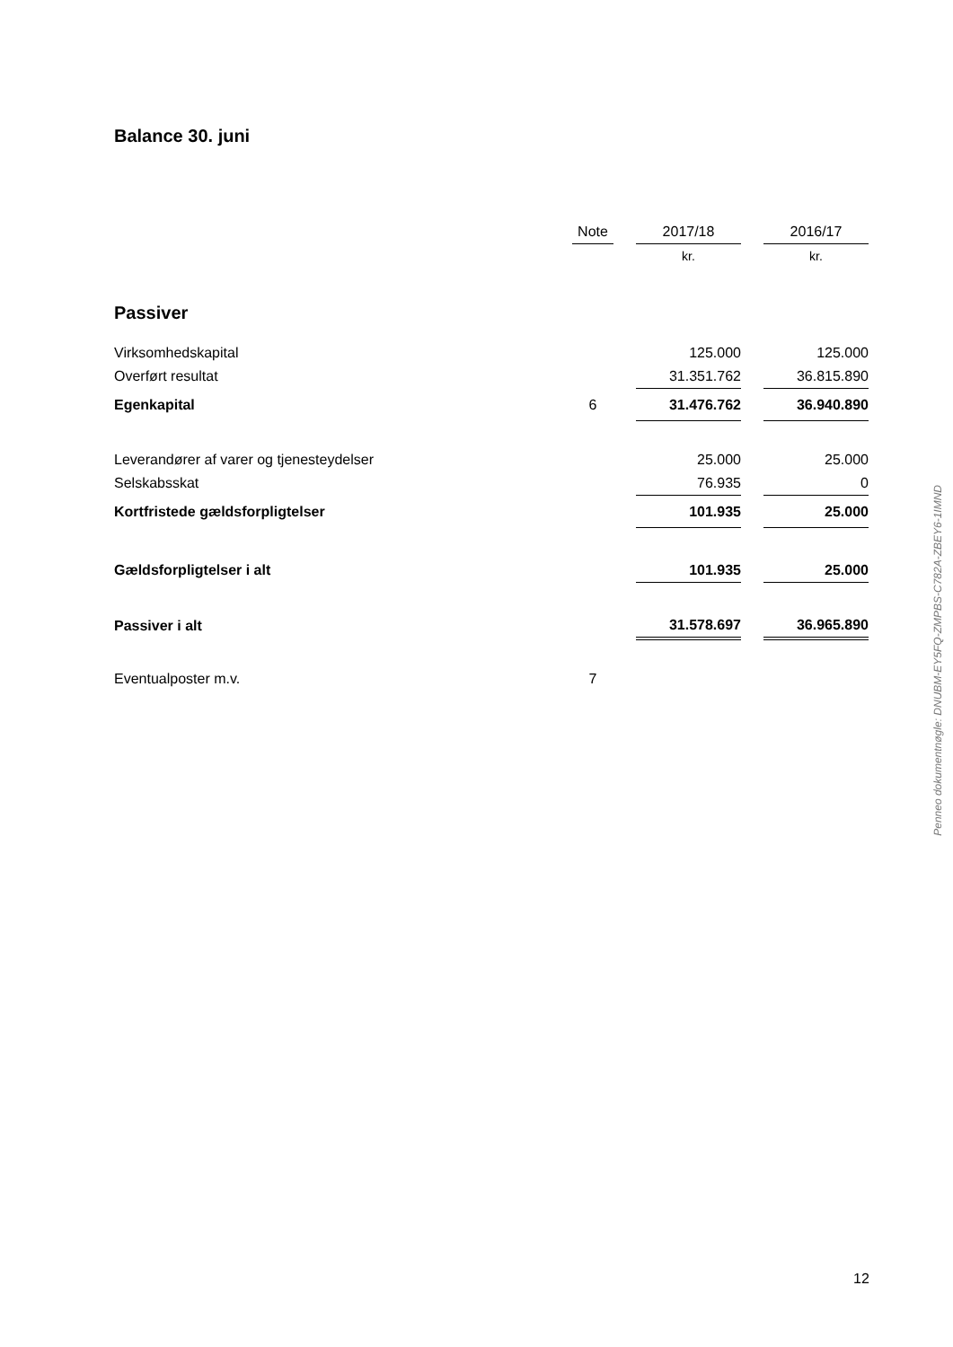Balance 30. juni
| | Note | | 2017/18 | | 2016/17 |
| --- | --- | --- | --- | --- | --- |
| | | | kr. | | kr. |
| Passiver | | | | | |
| Virksomhedskapital | | | 125.000 | | 125.000 |
| Overført resultat | | | 31.351.762 | | 36.815.890 |
| Egenkapital | 6 | | 31.476.762 | | 36.940.890 |
| Leverandører af varer og tjenesteydelser | | | 25.000 | | 25.000 |
| Selskabsskat | | | 76.935 | | 0 |
| Kortfristede gældsforpligtelser | | | 101.935 | | 25.000 |
| Gældsforpligtelser i alt | | | 101.935 | | 25.000 |
| Passiver i alt | | | 31.578.697 | | 36.965.890 |
| Eventualposter m.v. | 7 | | | | |
Penneo dokumentnøgle: DNUBM-EY5FQ-ZMPBS-C782A-ZBEY6-1IMND
12